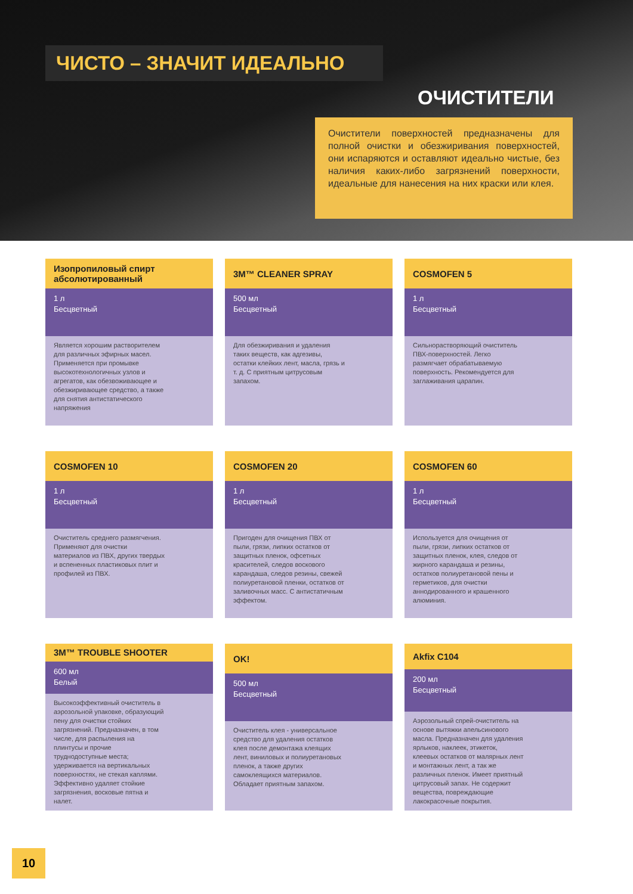ЧИСТО – ЗНАЧИТ ИДЕАЛЬНО
ОЧИСТИТЕЛИ
Очистители поверхностей предназначены для полной очистки и обезжиривания поверхностей, они испаряются и оставляют идеально чистые, без наличия каких-либо загрязнений поверхности, идеальные для нанесения на них краски или клея.
Изопропиловый спирт абсолютированный
1 л
Бесцветный
Является хорошим растворителем для различных эфирных масел. Применяется при промывке высокотехнологичных узлов и агрегатов, как обезвоживающее и обезжиривающее средство, а также для снятия антистатического напряжения
3M™ CLEANER SPRAY
500 мл
Бесцветный
Для обезжиривания и удаления таких веществ, как адгезивы, остатки клейких лент, масла, грязь и т. д. С приятным цитрусовым запахом.
COSMOFEN 5
1 л
Бесцветный
Сильнорастворяющий очиститель ПВХ-поверхностей. Легко размягчает обрабатываемую поверхность. Рекомендуется для заглаживания царапин.
COSMOFEN 10
1 л
Бесцветный
Очиститель среднего размягчения. Применяют для очистки материалов из ПВХ, других твердых и вспененных пластиковых плит и профилей из ПВХ.
COSMOFEN 20
1 л
Бесцветный
Пригоден для очищения ПВХ от пыли, грязи, липких остатков от защитных пленок, офсетных красителей, следов воскового карандаша, следов резины, свежей полиуретановой пленки, остатков от заливочных масс. С антистатичным эффектом.
COSMOFEN 60
1 л
Бесцветный
Используется для очищения от пыли, грязи, липких остатков от защитных пленок, клея, следов от жирного карандаша и резины, остатков полиуретановой пены и герметиков, для очистки аннодированного и крашенного алюминия.
3M™ TROUBLE SHOOTER
600 мл
Белый
Высокоэффективный очиститель в аэрозольной упаковке, образующий пену для очистки стойких загрязнений. Предназначен, в том числе, для распыления на плинтусы и прочие труднодоступные места; удерживается на вертикальных поверхностях, не стекая каплями. Эффективно удаляет стойкие загрязнения, восковые пятна и налет.
OK!
500 мл
Бесцветный
Очиститель клея - универсальное средство для удаления остатков клея после демонтажа клеящих лент, виниловых и полиуретановых пленок, а также других самоклеящихся материалов. Обладает приятным запахом.
Akfix C104
200 мл
Бесцветный
Аэрозольный спрей-очиститель на основе вытяжки апельсинового масла. Предназначен для удаления ярлыков, наклеек, этикеток, клеевых остатков от малярных лент и монтажных лент, а так же различных пленок. Имеет приятный цитрусовый запах. Не содержит вещества, повреждающие лакокрасочные покрытия.
10